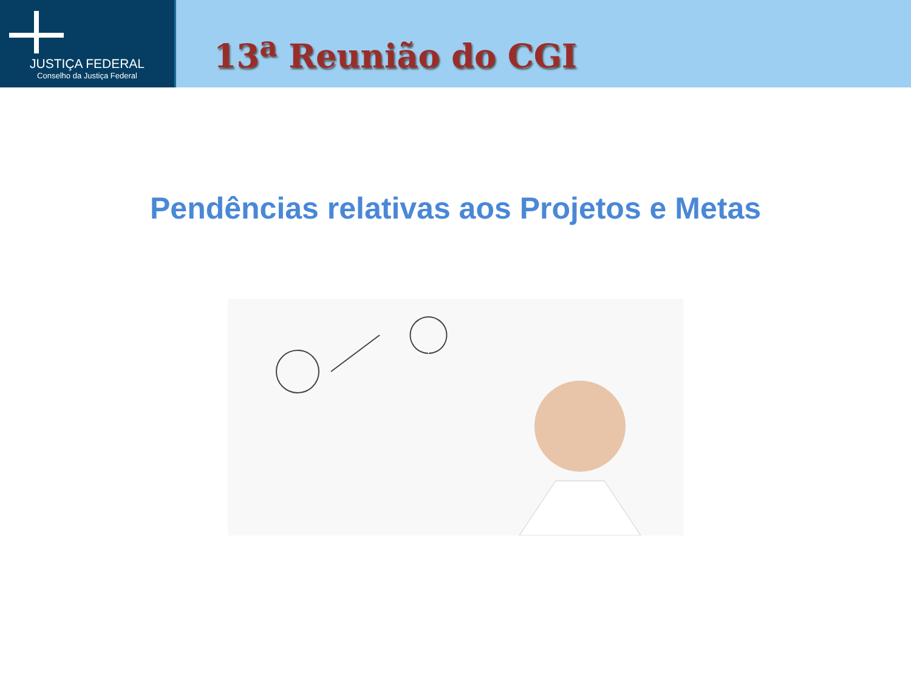JUSTIÇA FEDERAL
Conselho da Justiça Federal
13<sup>a</sup> Reunião do CGI
Pendências relativas aos Projetos e Metas